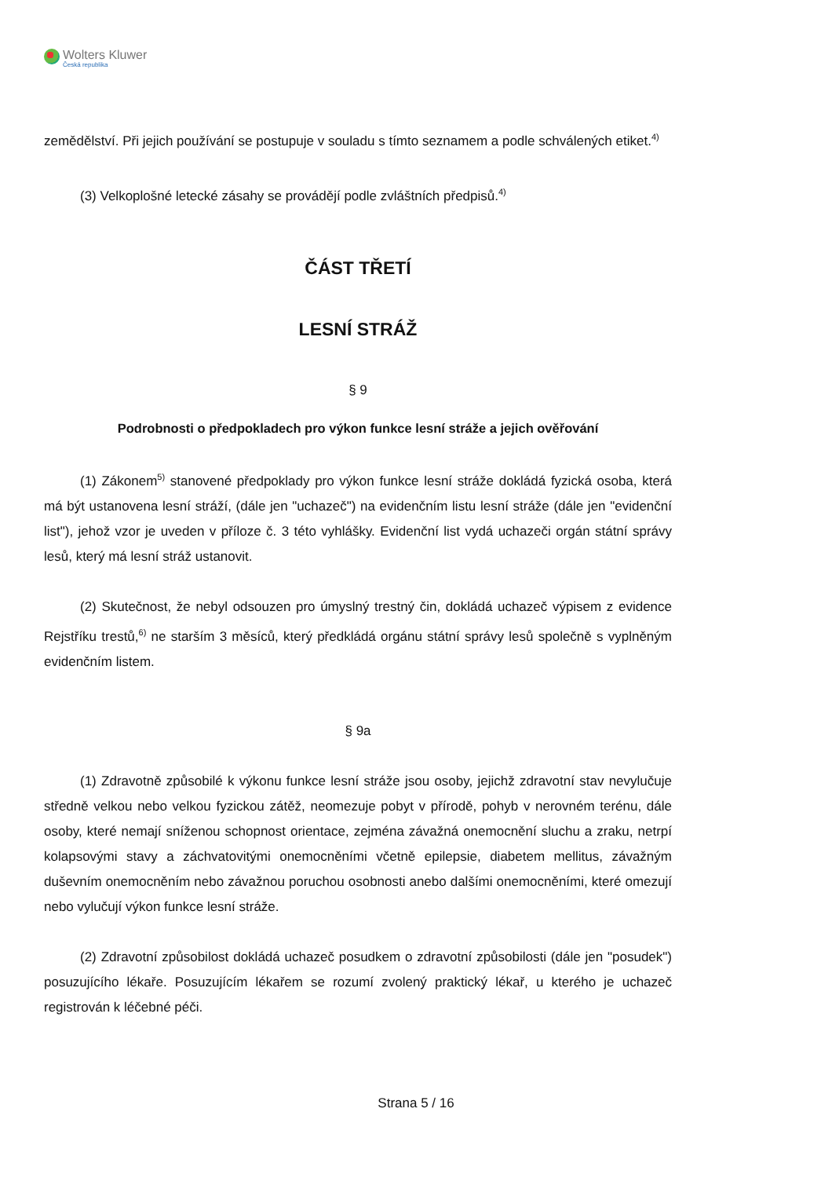Wolters Kluwer
Česká republika
zemědělství. Při jejich používání se postupuje v souladu s tímto seznamem a podle schválených etiket.<sup>4)</sup>
(3) Velkoplošné letecké zásahy se provádějí podle zvláštních předpisů.<sup>4)</sup>
ČÁST TŘETÍ
LESNÍ STRÁŽ
§ 9
Podrobnosti o předpokladech pro výkon funkce lesní stráže a jejich ověřování
(1) Zákonem<sup>5)</sup> stanovené předpoklady pro výkon funkce lesní stráže dokládá fyzická osoba, která má být ustanovena lesní stráží, (dále jen "uchazeč") na evidenčním listu lesní stráže (dále jen "evidenční list"), jehož vzor je uveden v příloze č. 3 této vyhlášky. Evidenční list vydá uchazeči orgán státní správy lesů, který má lesní stráž ustanovit.
(2) Skutečnost, že nebyl odsouzen pro úmyslný trestný čin, dokládá uchazeč výpisem z evidence Rejstříku trestů,<sup>6)</sup> ne starším 3 měsíců, který předkládá orgánu státní správy lesů společně s vyplněným evidenčním listem.
§ 9a
(1) Zdravotně způsobilé k výkonu funkce lesní stráže jsou osoby, jejichž zdravotní stav nevylučuje středně velkou nebo velkou fyzickou zátěž, neomezuje pobyt v přírodě, pohyb v nerovném terénu, dále osoby, které nemají sníženou schopnost orientace, zejména závažná onemocnění sluchu a zraku, netrpí kolapsovými stavy a záchvatovitými onemocněními včetně epilepsie, diabetem mellitus, závažným duševním onemocněním nebo závažnou poruchou osobnosti anebo dalšími onemocněními, které omezují nebo vylučují výkon funkce lesní stráže.
(2) Zdravotní způsobilost dokládá uchazeč posudkem o zdravotní způsobilosti (dále jen "posudek") posuzujícího lékaře. Posuzujícím lékařem se rozumí zvolený praktický lékař, u kterého je uchazeč registrován k léčebné péči.
Strana 5 / 16